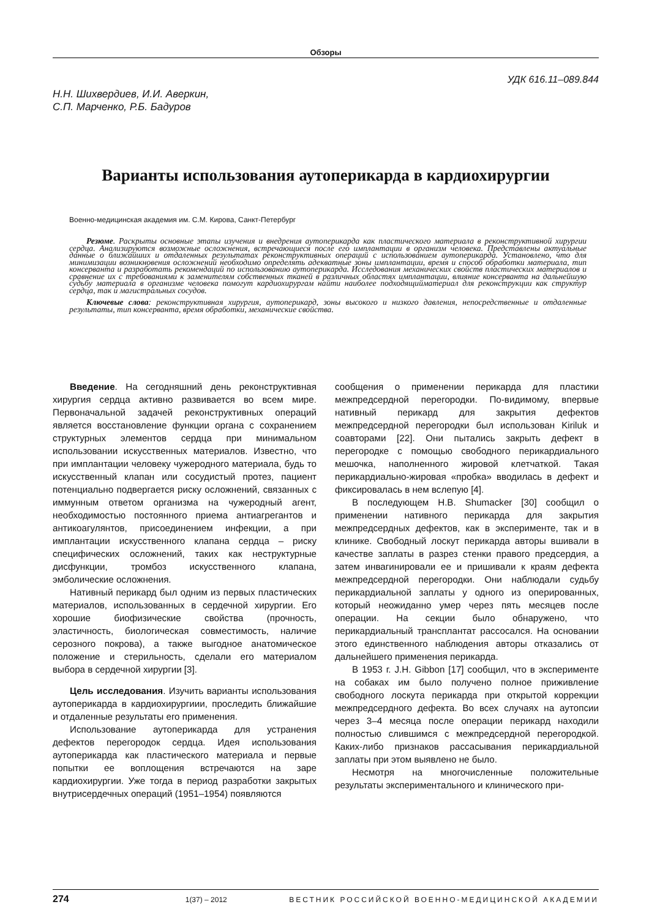Обзоры
УДК 616.11–089.844
Н.Н. Шихвердиев, И.И. Аверкин,
С.П. Марченко, Р.Б. Бадуров
Варианты использования аутоперикарда в кардиохирургии
Военно-медицинская академия им. С.М. Кирова, Санкт-Петербург
Резюме. Раскрыты основные этапы изучения и внедрения аутоперикарда как пластического материала в реконструктивной хирургии сердца. Анализируются возможные осложнения, встречающиеся после его имплантации в организм человека. Представлены актуальные данные о ближайших и отдаленных результатах реконструктивных операций с использованием аутоперикарда. Установлено, что для минимизации возникновения осложнений необходимо определять адекватные зоны имплантации, время и способ обработки материала, тип консерванта и разработать рекомендаций по использованию аутоперикарда. Исследования механических свойств пластических материалов и сравнение их с требованиями к заменителям собственных тканей в различных областях имплантации, влияние консерванта на дальнейшую судьбу материала в организме человека помогут кардиохирургам найти наиболее подходящийматериал для реконструкции как структур сердца, так и магистральных сосудов.
Ключевые слова: реконструктивная хирургия, аутоперикард, зоны высокого и низкого давления, непосредственные и отдаленные результаты, тип консерванта, время обработки, механические свойства.
Введение. На сегодняшний день реконструктивная хирургия сердца активно развивается во всем мире. Первоначальной задачей реконструктивных операций является восстановление функции органа с сохранением структурных элементов сердца при минимальном использовании искусственных материалов. Известно, что при имплантации человеку чужеродного материала, будь то искусственный клапан или сосудистый протез, пациент потенциально подвергается риску осложнений, связанных с иммунным ответом организма на чужеродный агент, необходимостью постоянного приема антиагрегантов и антикоагулянтов, присоединением инфекции, а при имплантации искусственного клапана сердца – риску специфических осложнений, таких как неструктурные дисфункции, тромбоз искусственного клапана, эмболические осложнения.
Нативный перикард был одним из первых пластических материалов, использованных в сердечной хирургии. Его хорошие биофизические свойства (прочность, эластичность, биологическая совместимость, наличие серозного покрова), а также выгодное анатомическое положение и стерильность, сделали его материалом выбора в сердечной хирургии [3].
Цель исследования. Изучить варианты использования аутоперикарда в кардиохирургиии, проследить ближайшие и отдаленные результаты его применения.
Использование аутоперикарда для устранения дефектов перегородок сердца. Идея использования аутоперикарда как пластического материала и первые попытки ее воплощения встречаются на заре кардиохирургии. Уже тогда в период разработки закрытых внутрисердечных операций (1951–1954) появляются
сообщения о применении перикарда для пластики межпредсердной перегородки. По-видимому, впервые нативный перикард для закрытия дефектов межпредсердной перегородки был использован Kiriluk и соавторами [22]. Они пытались закрыть дефект в перегородке с помощью свободного перикардиального мешочка, наполненного жировой клетчаткой. Такая перикардиально-жировая «пробка» вводилась в дефект и фиксировалась в нем вслепую [4].
В последующем H.B. Shumacker [30] сообщил о применении нативного перикарда для закрытия межпредсердных дефектов, как в эксперименте, так и в клинике. Свободный лоскут перикарда авторы вшивали в качестве заплаты в разрез стенки правого предсердия, а затем инвагинировали ее и пришивали к краям дефекта межпредсердной перегородки. Они наблюдали судьбу перикардиальной заплаты у одного из оперированных, который неожиданно умер через пять месяцев после операции. На секции было обнаружено, что перикардиальный трансплантат рассосался. На основании этого единственного наблюдения авторы отказались от дальнейшего применения перикарда.
В 1953 г. J.H. Gibbon [17] сообщил, что в эксперименте на собаках им было получено полное приживление свободного лоскута перикарда при открытой коррекции межпредсердного дефекта. Во всех случаях на аутопсии через 3–4 месяца после операции перикард находили полностью слившимся с межпредсердной перегородкой. Каких-либо признаков рассасывания перикардиальной заплаты при этом выявлено не было.
Несмотря на многочисленные положительные результаты экспериментального и клинического при-
274 1(37) – 2012 ВЕСТНИК РОССИЙСКОЙ ВОЕННО-МЕДИЦИНСКОЙ АКАДЕМИИ